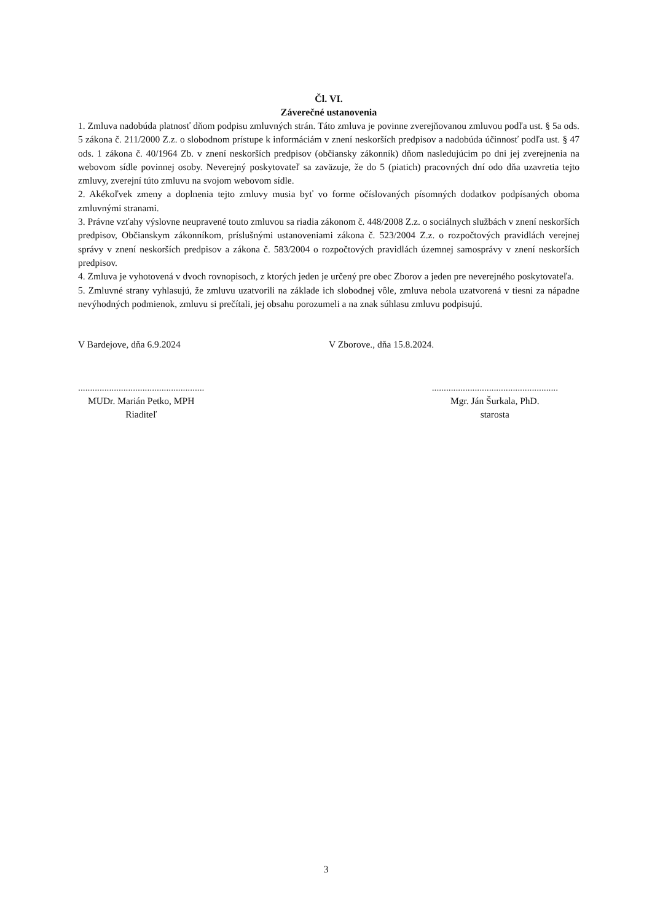Čl. VI.
Záverečné ustanovenia
1. Zmluva nadobúda platnosť dňom podpisu zmluvných strán. Táto zmluva je povinne zverejňovanou zmluvou podľa ust. § 5a ods. 5 zákona č. 211/2000 Z.z. o slobodnom prístupe k informáciám v znení neskorších predpisov a nadobúda účinnosť podľa ust. § 47 ods. 1 zákona č. 40/1964 Zb. v znení neskorších predpisov (občiansky zákonník) dňom nasledujúcim po dni jej zverejnenia na webovom sídle povinnej osoby. Neverejný poskytovateľ sa zaväzuje, že do 5 (piatich) pracovných dní odo dňa uzavretia tejto zmluvy, zverejní túto zmluvu na svojom webovom sídle.
2. Akékoľvek zmeny a doplnenia tejto zmluvy musia byť vo forme očíslovaných písomných dodatkov podpísaných oboma zmluvnými stranami.
3. Právne vzťahy výslovne neupravené touto zmluvou sa riadia zákonom č. 448/2008 Z.z. o sociálnych službách v znení neskorších predpisov, Občianskym zákonníkom, príslušnými ustanoveniami zákona č. 523/2004 Z.z. o rozpočtových pravidlách verejnej správy v znení neskorších predpisov a zákona č. 583/2004 o rozpočtových pravidlách územnej samosprávy v znení neskorších predpisov.
4. Zmluva je vyhotovená v dvoch rovnopisoch, z ktorých jeden je určený pre obec Zborov a jeden pre neverejného poskytovateľa.
5. Zmluvné strany vyhlasujú, že zmluvu uzatvorili na základe ich slobodnej vôle, zmluva nebola uzatvorená v tiesni za nápadne nevýhodných podmienok, zmluvu si prečítali, jej obsahu porozumeli a na znak súhlasu zmluvu podpisujú.
V Bardejove, dňa 6.9.2024 V Zborove., dňa 15.8.2024.
.....................................................
MUDr. Marián Petko, MPH
Riaditeľ
.....................................................
Mgr. Ján Šurkala, PhD.
starosta
3